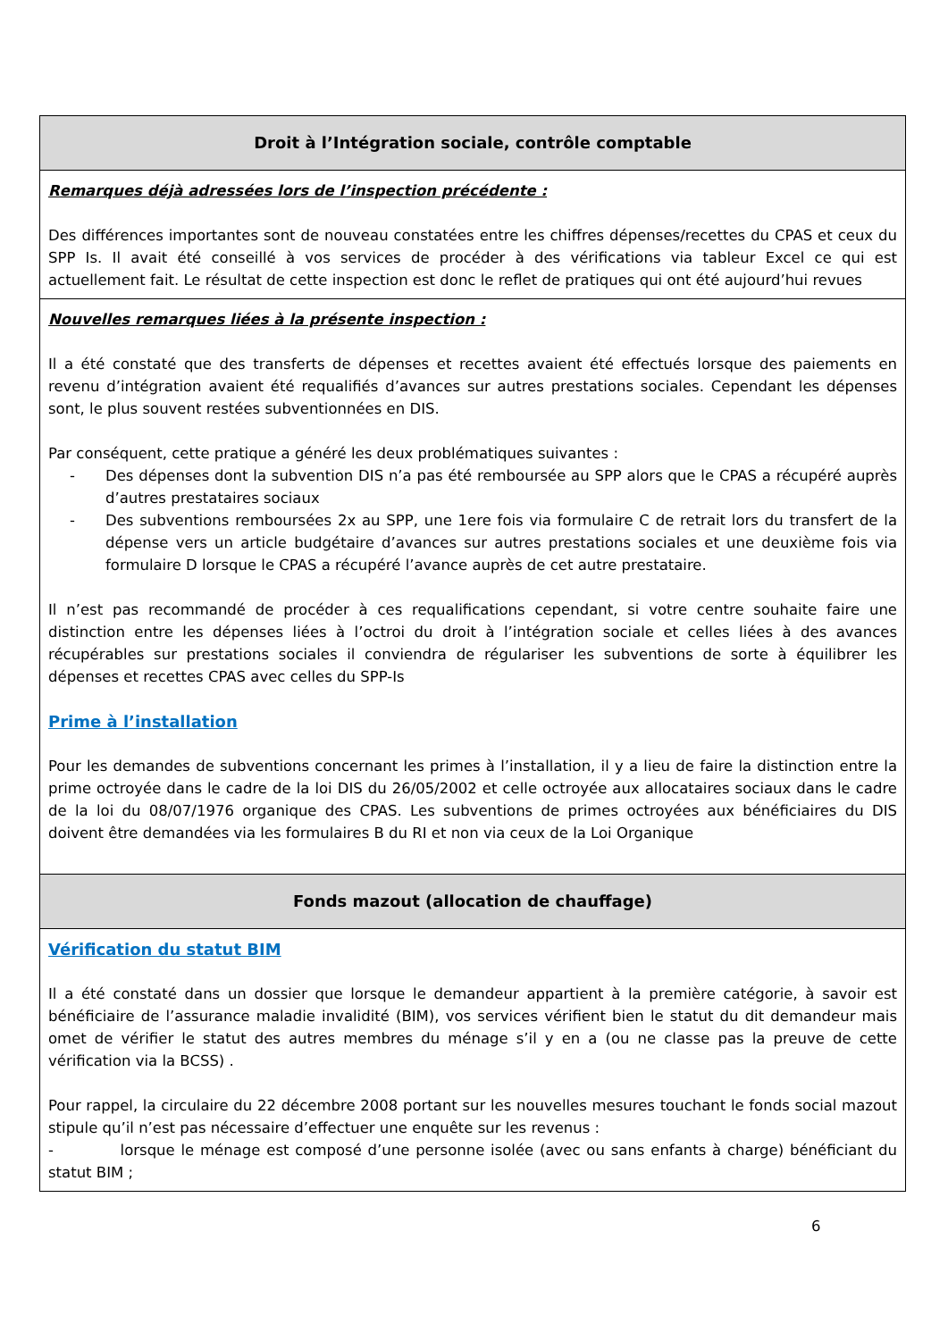Droit à l’Intégration sociale, contrôle comptable
Remarques déjà adressées lors de l’inspection précédente :
Des différences importantes sont de nouveau constatées entre les chiffres dépenses/recettes du CPAS et ceux du SPP Is. Il avait été conseillé à vos services de procéder à des vérifications via tableur Excel ce qui est actuellement fait. Le résultat de cette inspection est donc le reflet de pratiques qui ont été aujourd’hui revues
Nouvelles remarques liées à la présente inspection :
Il a été constaté que des transferts de dépenses et recettes avaient été effectués lorsque des paiements en revenu d’intégration avaient été requalifiés d’avances sur autres prestations sociales. Cependant les dépenses sont, le plus souvent restées subventionnées en DIS.
Par conséquent, cette pratique a généré les deux problématiques suivantes :
- Des dépenses dont la subvention DIS n’a pas été remboursée au SPP alors que le CPAS a récupéré auprès d’autres prestataires sociaux
- Des subventions remboursées 2x au SPP, une 1ere fois via formulaire C de retrait lors du transfert de la dépense vers un article budgétaire d’avances sur autres prestations sociales et une deuxième fois via formulaire D lorsque le CPAS a récupéré l’avance auprès de cet autre prestataire.
Il n’est pas recommandé de procéder à ces requalifications cependant, si votre centre souhaite faire une distinction entre les dépenses liées à l’octroi du droit à l’intégration sociale et celles liées à des avances récupérables sur prestations sociales il conviendra de régulariser les subventions de sorte à équilibrer les dépenses et recettes CPAS avec celles du SPP-Is
Prime à l’installation
Pour les demandes de subventions concernant les primes à l’installation, il y a lieu de faire la distinction entre la prime octroyée dans le cadre de la loi DIS du 26/05/2002 et celle octroyée aux allocataires sociaux dans le cadre de la loi du 08/07/1976 organique des CPAS. Les subventions de primes octroyées aux bénéficiaires du DIS doivent être demandées via les formulaires B du RI et non via ceux de la Loi Organique
Fonds mazout (allocation de chauffage)
Vérification du statut BIM
Il a été constaté dans un dossier que lorsque le demandeur appartient à la première catégorie, à savoir est bénéficiaire de l’assurance maladie invalidité (BIM), vos services vérifient bien le statut du dit demandeur mais omet de vérifier le statut des autres membres du ménage s’il y en a (ou ne classe pas la preuve de cette vérification via la BCSS) .
Pour rappel, la circulaire du 22 décembre 2008 portant sur les nouvelles mesures touchant le fonds social mazout stipule qu’il n’est pas nécessaire d’effectuer une enquête sur les revenus :
- lorsque le ménage est composé d’une personne isolée (avec ou sans enfants à charge) bénéficiant du statut BIM ;
6